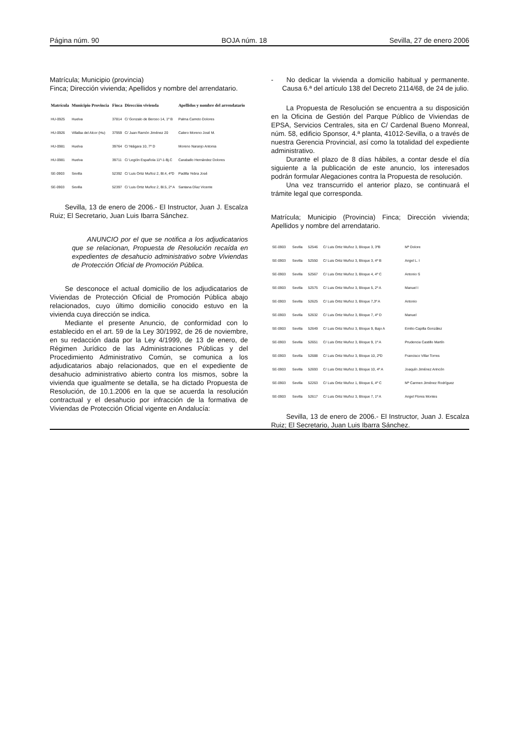Página núm. 90 BOJA núm. 18 Sevilla, 27 de enero 2006
Matrícula; Municipio (provincia)
Finca; Dirección vivienda; Apellidos y nombre del arrendatario.
| Matrícula | Municipio Provincia | Finca | Dirección vivienda | Apellidos y nombre del arrendatario |
| --- | --- | --- | --- | --- |
| HU-0925 | Huelva | 37814 | C/ Gonzalo de Berceo 14, 1º B | Palma Carreto Dolores |
| HU-0926 | Villalba del Alcor (Hu) | 37959 | C/ Juan Ramón Jiménez 20 | Calero Moreno José M. |
| HU-0981 | Huelva | 39764 | C/ Niágara 10, 7º D | Moreno Naranjo Antonia |
| HU-0981 | Huelva | 39711 | C/ Legión Española 11º-1-Bj.C | Caraballo Hernández Dolores |
| SE-0903 | Sevilla | 52392 | C/ Luis Ortiz Muñoz 2, Bl.4, 4ºD | Padilla Yebra José |
| SE-0903 | Sevilla | 52397 | C/ Luis Ortiz Muñoz 2, Bl.5, 2º A | Santana Díaz Vicente |
Sevilla, 13 de enero de 2006.- El Instructor, Juan J. Escalza Ruiz; El Secretario, Juan Luis Ibarra Sánchez.
ANUNCIO por el que se notifica a los adjudicatarios que se relacionan, Propuesta de Resolución recaída en expedientes de desahucio administrativo sobre Viviendas de Protección Oficial de Promoción Pública.
Se desconoce el actual domicilio de los adjudicatarios de Viviendas de Protección Oficial de Promoción Pública abajo relacionados, cuyo último domicilio conocido estuvo en la vivienda cuya dirección se indica.
Mediante el presente Anuncio, de conformidad con lo establecido en el art. 59 de la Ley 30/1992, de 26 de noviembre, en su redacción dada por la Ley 4/1999, de 13 de enero, de Régimen Jurídico de las Administraciones Públicas y del Procedimiento Administrativo Común, se comunica a los adjudicatarios abajo relacionados, que en el expediente de desahucio administrativo abierto contra los mismos, sobre la vivienda que igualmente se detalla, se ha dictado Propuesta de Resolución, de 10.1.2006 en la que se acuerda la resolución contractual y el desahucio por infracción de la formativa de Viviendas de Protección Oficial vigente en Andalucía:
- No dedicar la vivienda a domicilio habitual y permanente. Causa 6.ª del artículo 138 del Decreto 2114/68, de 24 de julio.
La Propuesta de Resolución se encuentra a su disposición en la Oficina de Gestión del Parque Público de Viviendas de EPSA, Servicios Centrales, sita en C/ Cardenal Bueno Monreal, núm. 58, edificio Sponsor, 4.ª planta, 41012-Sevilla, o a través de nuestra Gerencia Provincial, así como la totalidad del expediente administrativo.
Durante el plazo de 8 días hábiles, a contar desde el día siguiente a la publicación de este anuncio, los interesados podrán formular Alegaciones contra la Propuesta de resolución.
Una vez transcurrido el anterior plazo, se continuará el trámite legal que corresponda.
Matrícula; Municipio (Provincia) Finca; Dirección vivienda; Apellidos y nombre del arrendatario.
| SE-0903 | Sevilla | 52546 | C/ Luis Ortiz Muñoz 3, Bloque 3, 3ºB | Mª Dolore |
| SE-0903 | Sevilla | 52550 | C/ Luis Ortiz Muñoz 3, Bloque 3, 4º B | Angel L. I |
| SE-0903 | Sevilla | 52567 | C/ Luis Ortiz Muñoz 3, Bloque 4, 4º C | Antonio S |
| SE-0903 | Sevilla | 52575 | C/ Luis Ortiz Muñoz 3, Bloque 5, 2º A | Manuel I |
| SE-0903 | Sevilla | 52625 | C/ Luis Ortiz Muñoz 3, Bloque 7,3º A | Antonio |
| SE-0903 | Sevilla | 52632 | C/ Luis Ortiz Muñoz 3, Bloque 7, 4º D | Manuel |
| SE-0903 | Sevilla | 52649 | C/ Luis Ortiz Muñoz 3, Bloque 9, Bajo A | Emilio Capilla González |
| SE-0903 | Sevilla | 52651 | C/ Luis Ortiz Muñoz 3, Bloque 9, 1º A | Prudencia Castillo Martín |
| SE-0903 | Sevilla | 52688 | C/ Luis Ortiz Muñoz 3, Bloque 10, 2ºD | Francisco Villar Torres |
| SE-0903 | Sevilla | 52693 | C/ Luis Ortiz Muñoz 3, Bloque 10, 4º A | Joaquín Jiménez Arincón |
| SE-0903 | Sevilla | 52263 | C/ Luis Ortiz Muñoz 1, Bloque 6, 4º C | Mª Carmen Jiménez Rodríguez |
| SE-0903 | Sevilla | 52617 | C/ Luis Ortiz Muñoz 3, Bloque 7, 1º A | Angel Flores Montes |
Sevilla, 13 de enero de 2006.- El Instructor, Juan J. Escalza Ruiz; El Secretario, Juan Luis Ibarra Sánchez.